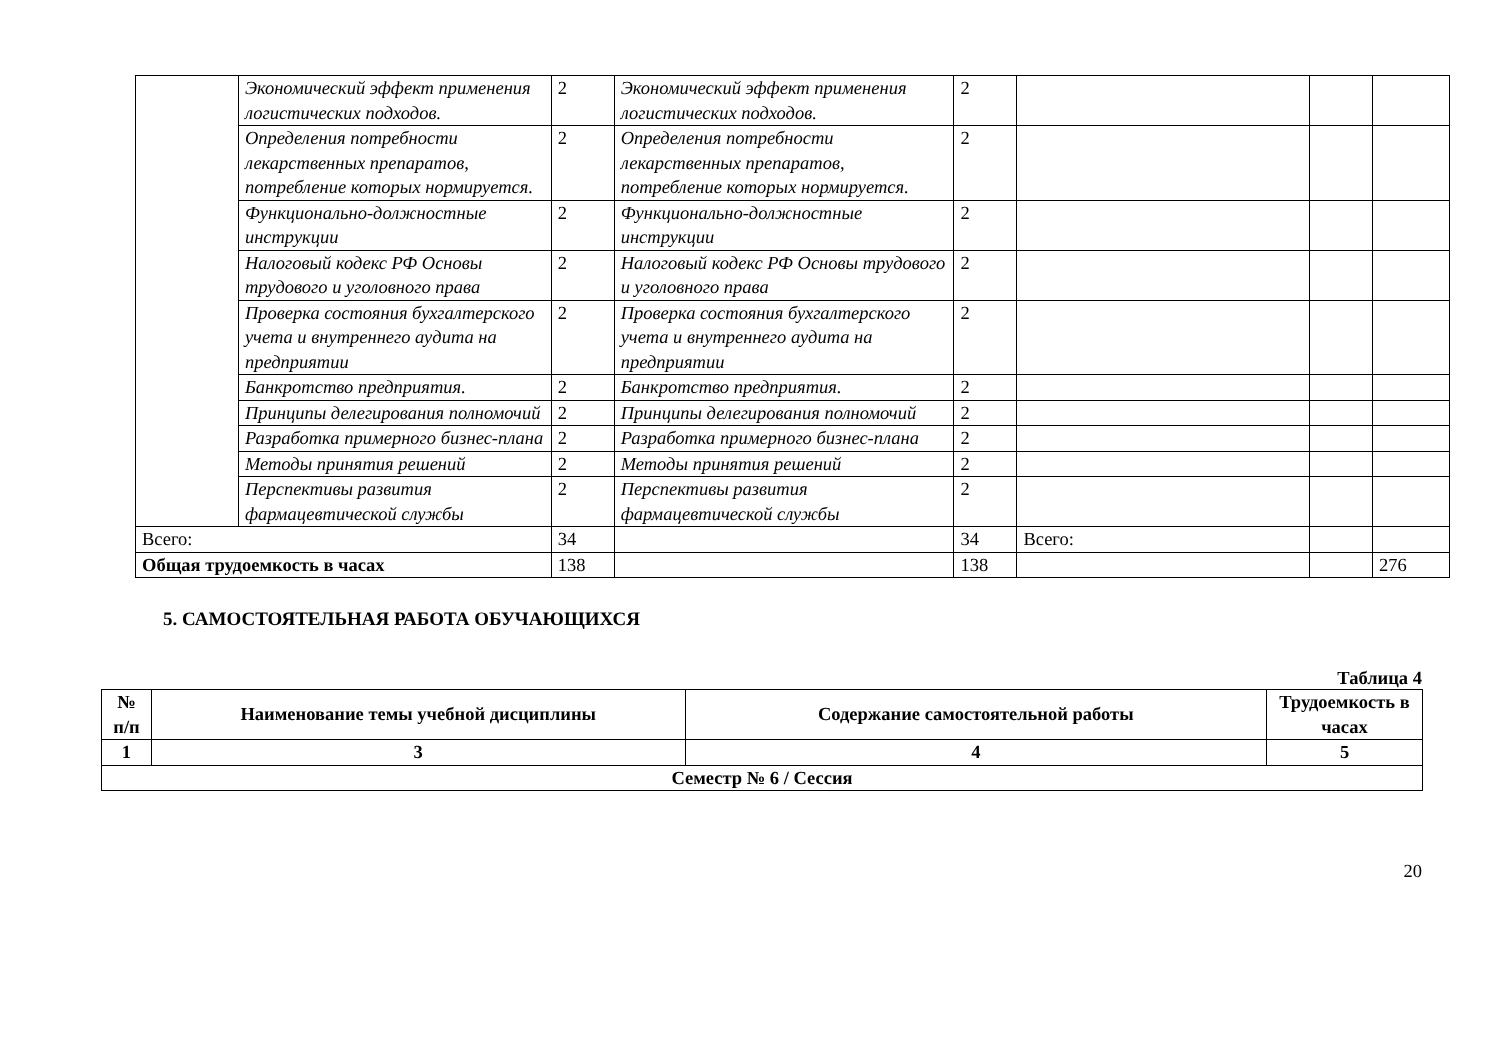| | Экономический эффект применения логистических подходов. | 2 | Экономический эффект применения логистических подходов. | 2 | | | |
| | Определения потребности лекарственных препаратов, потребление которых нормируется. | 2 | Определения потребности лекарственных препаратов, потребление которых нормируется. | 2 | | | |
| | Функционально-должностные инструкции | 2 | Функционально-должностные инструкции | 2 | | | |
| | Налоговый кодекс РФ Основы трудового и уголовного права | 2 | Налоговый кодекс РФ Основы трудового и уголовного права | 2 | | | |
| | Проверка состояния бухгалтерского учета и внутреннего аудита на предприятии | 2 | Проверка состояния бухгалтерского учета и внутреннего аудита на предприятии | 2 | | | |
| | Банкротство предприятия. | 2 | Банкротство предприятия. | 2 | | | |
| | Принципы делегирования полномочий | 2 | Принципы делегирования полномочий | 2 | | | |
| | Разработка примерного бизнес-плана | 2 | Разработка примерного бизнес-плана | 2 | | | |
| | Методы принятия решений | 2 | Методы принятия решений | 2 | | | |
| | Перспективы развития фармацевтической службы | 2 | Перспективы развития фармацевтической службы | 2 | | | |
| Всего: | | 34 | | 34 | Всего: | | |
| Общая трудоемкость в часах | | 138 | | 138 | | | 276 |
5. САМОСТОЯТЕЛЬНАЯ РАБОТА ОБУЧАЮЩИХСЯ
Таблица 4
| № п/п | Наименование темы учебной дисциплины | Содержание самостоятельной работы | Трудоемкость в часах |
| --- | --- | --- | --- |
| 1 | 3 | 4 | 5 |
| Семестр № 6 / Сессия | | | |
20